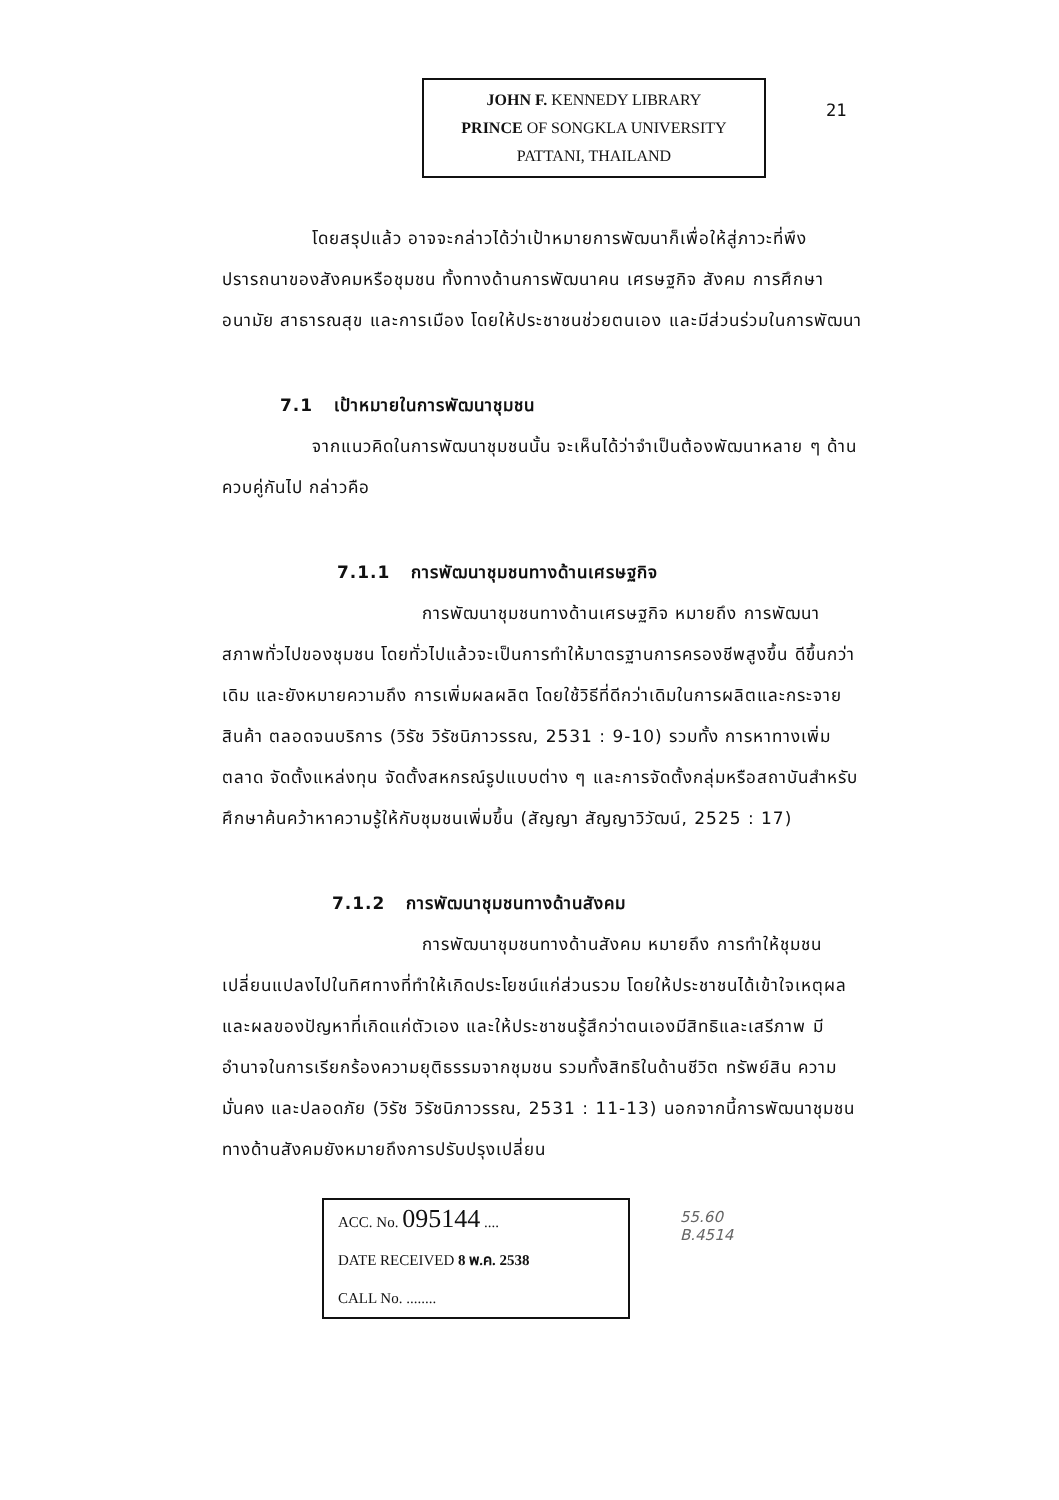JOHN F. KENNEDY LIBRARY
PRINCE OF SONGKLA UNIVERSITY
PATTANI, THAILAND
21
โดยสรุปแล้ว อาจจะกล่าวได้ว่าเป้าหมายการพัฒนาก็เพื่อให้สู่ภาวะที่พึงปรารถนาของสังคมหรือชุมชน ทั้งทางด้านการพัฒนาคน เศรษฐกิจ สังคม การศึกษา อนามัย สาธารณสุข และการเมือง โดยให้ประชาชนช่วยตนเอง และมีส่วนร่วมในการพัฒนา
7.1 เป้าหมายในการพัฒนาชุมชน
จากแนวคิดในการพัฒนาชุมชนนั้น จะเห็นได้ว่าจำเป็นต้องพัฒนาหลาย ๆ ด้านควบคู่กันไป กล่าวคือ
7.1.1 การพัฒนาชุมชนทางด้านเศรษฐกิจ
การพัฒนาชุมชนทางด้านเศรษฐกิจ หมายถึง การพัฒนาสภาพทั่วไปของชุมชน โดยทั่วไปแล้วจะเป็นการทำให้มาตรฐานการครองชีพสูงขึ้น ดีขึ้นกว่าเดิม และยังหมายความถึง การเพิ่มผลผลิต โดยใช้วิธีที่ดีกว่าเดิมในการผลิตและกระจายสินค้า ตลอดจนบริการ (วิรัช วิรัชนิภาวรรณ, 2531 : 9-10) รวมทั้ง การหาทางเพิ่มตลาด จัดตั้งแหล่งทุน จัดตั้งสหกรณ์รูปแบบต่าง ๆ และการจัดตั้งกลุ่มหรือสถาบันสำหรับศึกษาค้นคว้าหาความรู้ให้กับชุมชนเพิ่มขึ้น (สัญญา สัญญาวิวัฒน์, 2525 : 17)
7.1.2 การพัฒนาชุมชนทางด้านสังคม
การพัฒนาชุมชนทางด้านสังคม หมายถึง การทำให้ชุมชนเปลี่ยนแปลงไปในทิศทางที่ทำให้เกิดประโยชน์แก่ส่วนรวม โดยให้ประชาชนได้เข้าใจเหตุผล และผลของปัญหาที่เกิดแก่ตัวเอง และให้ประชาชนรู้สึกว่าตนเองมีสิทธิและเสรีภาพ มีอำนาจในการเรียกร้องความยุติธรรมจากชุมชน รวมทั้งสิทธิในด้านชีวิต ทรัพย์สิน ความมั่นคง และปลอดภัย (วิรัช วิรัชนิภาวรรณ, 2531 : 11-13) นอกจากนี้การพัฒนาชุมชนทางด้านสังคมยังหมายถึงการปรับปรุงเปลี่ยน
ACC. No. 095144 ....
DATE RECEIVED 8 พ.ค. 2538
CALL No. ........
55.60
B.4514